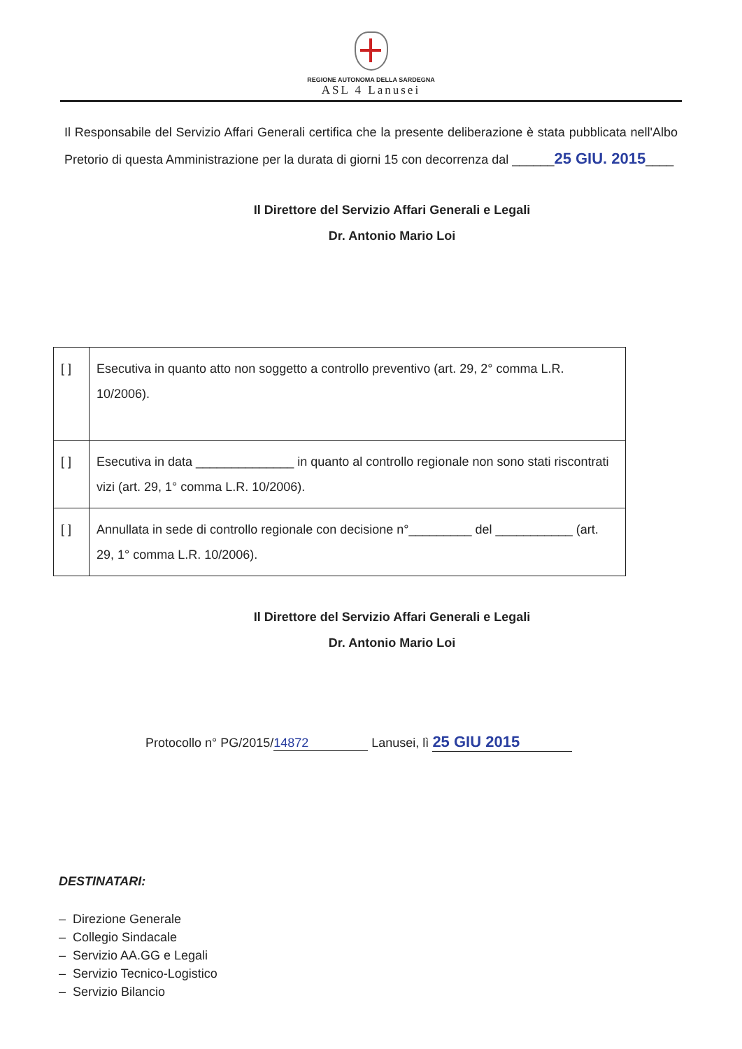REGIONE AUTONOMA DELLA SARDEGNA
ASL 4 Lanusei
Il Responsabile del Servizio Affari Generali certifica che la presente deliberazione è stata pubblicata nell'Albo Pretorio di questa Amministrazione per la durata di giorni 15 con decorrenza dal ______25 GIU. 2015____
Il Direttore del Servizio Affari Generali e Legali
Dr. Antonio Mario Loi
| [ ] | Esecutiva in quanto atto non soggetto a controllo preventivo (art. 29, 2° comma L.R. 10/2006). |
| [ ] | Esecutiva in data ______________ in quanto al controllo regionale non sono stati riscontrati vizi (art. 29, 1° comma L.R. 10/2006). |
| [ ] | Annullata in sede di controllo regionale con decisione n°_________ del ___________ (art. 29, 1° comma L.R. 10/2006). |
Il Direttore del Servizio Affari Generali e Legali
Dr. Antonio Mario Loi
Protocollo n° PG/2015/ 14872 Lanusei, lì 25 GIU 2015
DESTINATARI:
– Direzione Generale
– Collegio Sindacale
– Servizio AA.GG e Legali
– Servizio Tecnico-Logistico
– Servizio Bilancio